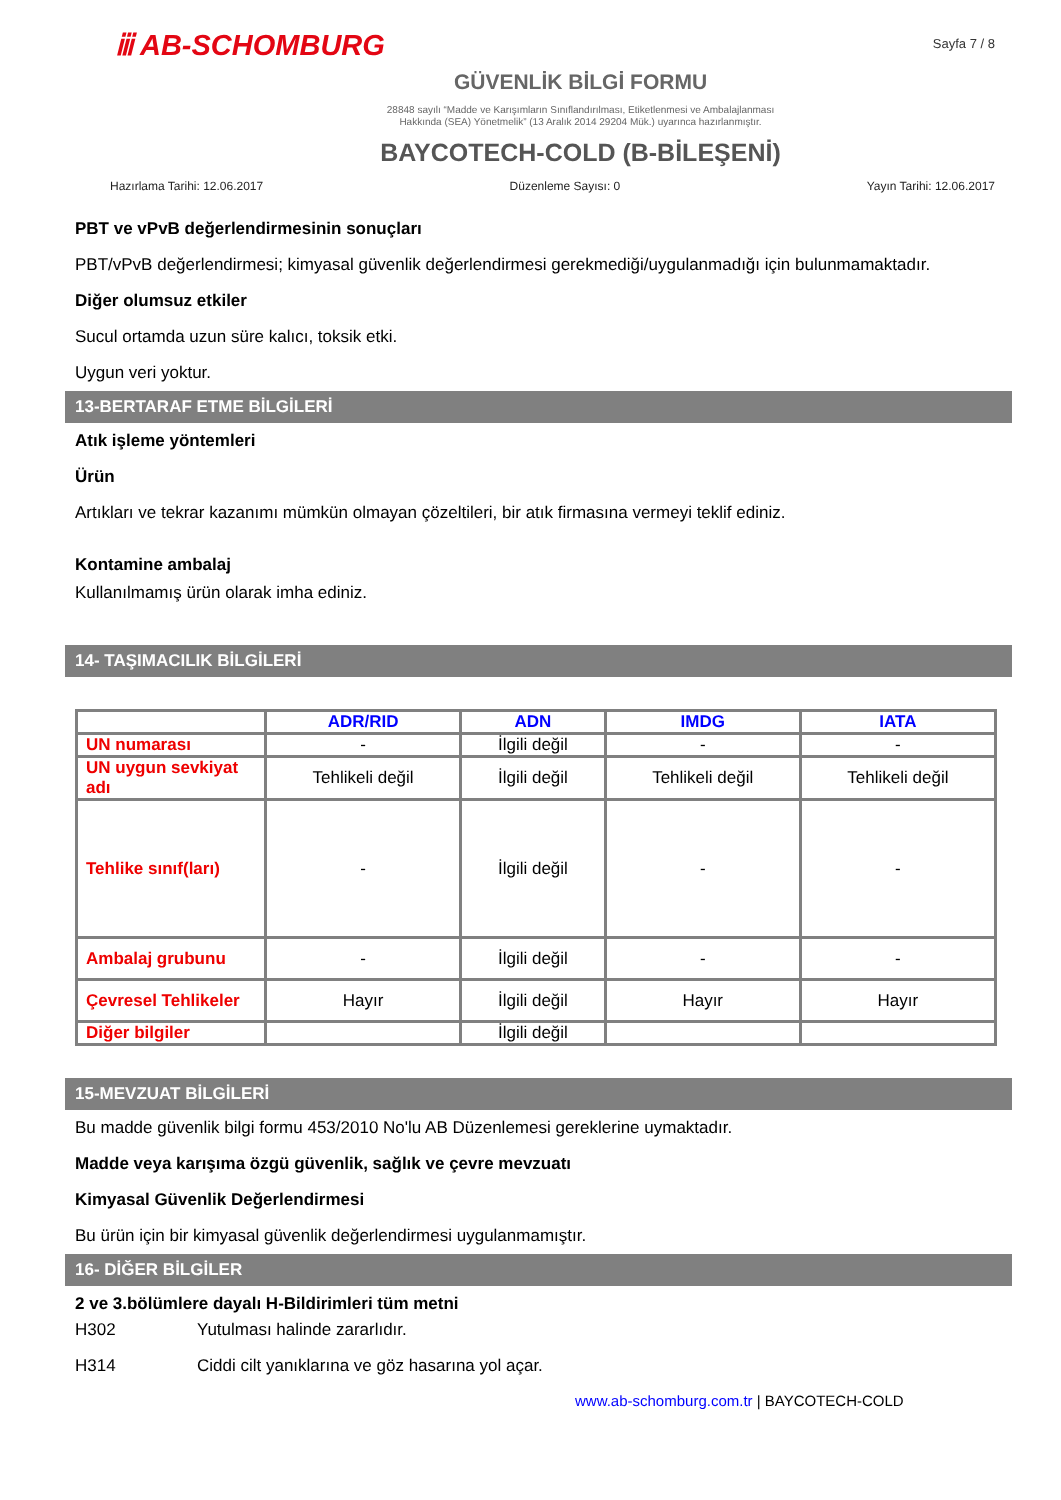ⅲ AB-SCHOMBURG
Sayfa 7 / 8
GÜVENLİK BİLGİ FORMU
28848 sayılı “Madde ve Karışımların Sınıflandırılması, Etiketlenmesi ve Ambalajlanması
Hakkında (SEA) Yönetmelik” (13 Aralık 2014 29204 Mük.) uyarınca hazırlanmıştır.
BAYCOTECH-COLD (B-BİLEŞENİ)
Hazırlama Tarihi: 12.06.2017 Düzenleme Sayısı: 0 Yayın Tarihi: 12.06.2017
PBT ve vPvB değerlendirmesinin sonuçları
PBT/vPvB değerlendirmesi; kimyasal güvenlik değerlendirmesi gerekmediği/uygulanmadığı için bulunmamaktadır.
Diğer olumsuz etkiler
Sucul ortamda uzun süre kalıcı, toksik etki.
Uygun veri yoktur.
13-BERTARAF ETME BİLGİLERİ
Atık işleme yöntemleri
Ürün
Artıkları ve tekrar kazanımı mümkün olmayan çözeltileri, bir atık firmasına vermeyi teklif ediniz.
Kontamine ambalaj
Kullanılmamış ürün olarak imha ediniz.
14- TAŞIMACILIK BİLGİLERİ
| | ADR/RID | ADN | IMDG | IATA |
| --- | --- | --- | --- | --- |
| UN numarası | - | İlgili değil | - | - |
| UN uygun sevkiyat adı | Tehlikeli değil | İlgili değil | Tehlikeli değil | Tehlikeli değil |
| Tehlike sınıf(ları) | - | İlgili değil | - | - |
| Ambalaj grubunu | - | İlgili değil | - | - |
| Çevresel Tehlikeler | Hayır | İlgili değil | Hayır | Hayır |
| Diğer bilgiler | | İlgili değil | | |
15-MEVZUAT BİLGİLERİ
Bu madde güvenlik bilgi formu 453/2010 No'lu AB Düzenlemesi gereklerine uymaktadır.
Madde veya karışıma özgü güvenlik, sağlık ve çevre mevzuatı
Kimyasal Güvenlik Değerlendirmesi
Bu ürün için bir kimyasal güvenlik değerlendirmesi uygulanmamıştır.
16- DİĞER BİLGİLER
2 ve 3.bölümlere dayalı H-Bildirimleri tüm metni
H302 Yutulması halinde zararlıdır.
H314 Ciddi cilt yanıklarına ve göz hasarına yol açar.
www.ab-schomburg.com.tr | BAYCOTECH-COLD